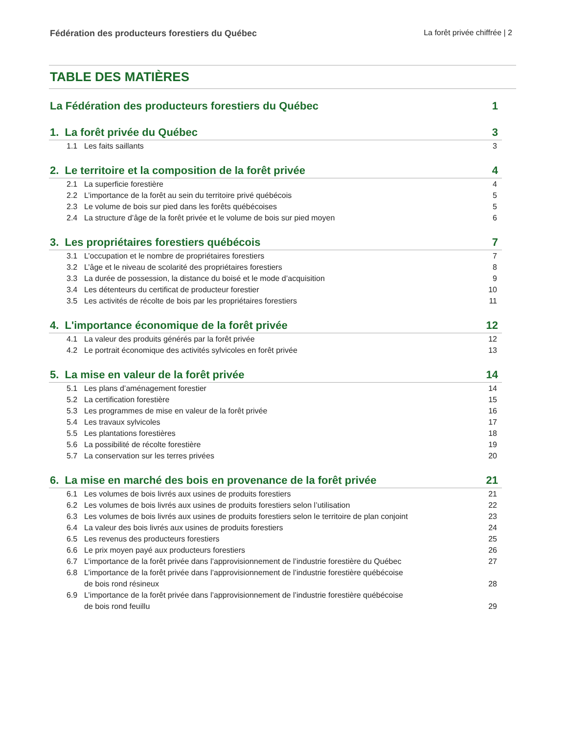Fédération des producteurs forestiers du Québec La forêt privée chiffrée | 2
TABLE DES MATIÈRES
La Fédération des producteurs forestiers du Québec 1
1. La forêt privée du Québec 3
1.1 Les faits saillants 3
2. Le territoire et la composition de la forêt privée 4
2.1 La superficie forestière 4
2.2 L’importance de la forêt au sein du territoire privé québécois 5
2.3 Le volume de bois sur pied dans les forêts québécoises 5
2.4 La structure d’âge de la forêt privée et le volume de bois sur pied moyen 6
3. Les propriétaires forestiers québécois 7
3.1 L’occupation et le nombre de propriétaires forestiers 7
3.2 L’âge et le niveau de scolarité des propriétaires forestiers 8
3.3 La durée de possession, la distance du boisé et le mode d’acquisition 9
3.4 Les détenteurs du certificat de producteur forestier 10
3.5 Les activités de récolte de bois par les propriétaires forestiers 11
4. L'importance économique de la forêt privée 12
4.1 La valeur des produits générés par la forêt privée 12
4.2 Le portrait économique des activités sylvicoles en forêt privée 13
5. La mise en valeur de la forêt privée 14
5.1 Les plans d’aménagement forestier 14
5.2 La certification forestière 15
5.3 Les programmes de mise en valeur de la forêt privée 16
5.4 Les travaux sylvicoles 17
5.5 Les plantations forestières 18
5.6 La possibilité de récolte forestière 19
5.7 La conservation sur les terres privées 20
6. La mise en marché des bois en provenance de la forêt privée 21
6.1 Les volumes de bois livrés aux usines de produits forestiers 21
6.2 Les volumes de bois livrés aux usines de produits forestiers selon l’utilisation 22
6.3 Les volumes de bois livrés aux usines de produits forestiers selon le territoire de plan conjoint 23
6.4 La valeur des bois livrés aux usines de produits forestiers 24
6.5 Les revenus des producteurs forestiers 25
6.6 Le prix moyen payé aux producteurs forestiers 26
6.7 L’importance de la forêt privée dans l’approvisionnement de l’industrie forestière du Québec 27
6.8 L’importance de la forêt privée dans l’approvisionnement de l’industrie forestière québécoise
de bois rond résineux 28
6.9 L’importance de la forêt privée dans l’approvisionnement de l’industrie forestière québécoise
de bois rond feuillu 29